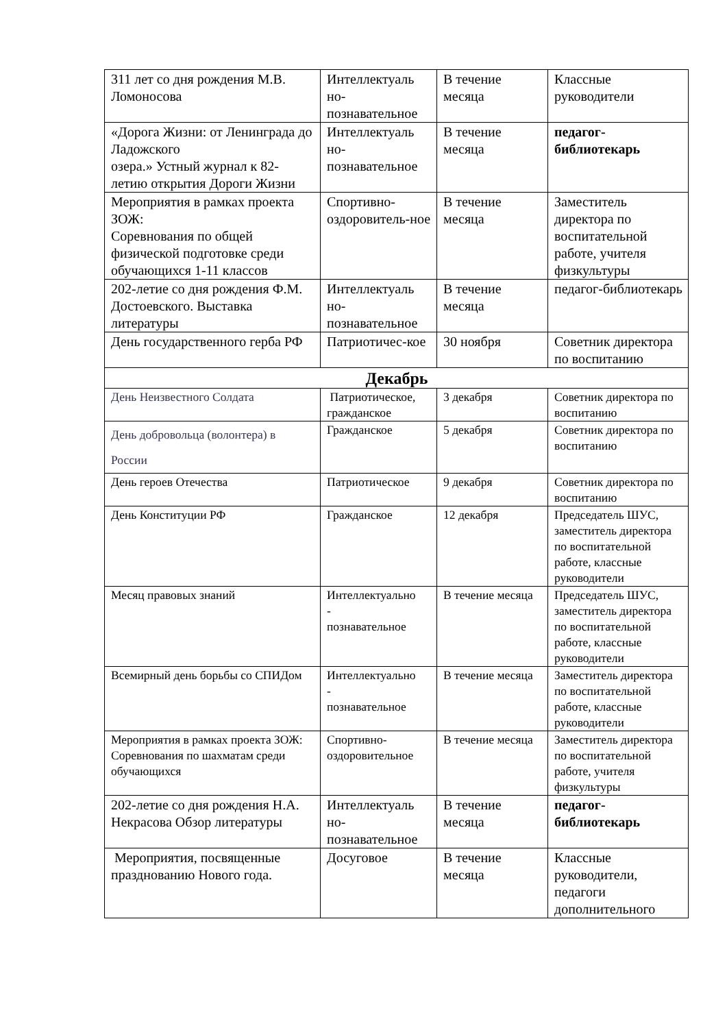| 311 лет со дня рождения М.В. Ломоносова | Интеллектуаль но- познавательное | В течение месяца | Классные руководители |
| «Дорога Жизни: от Ленинграда до Ладожского озера.» Устный журнал к 82-летию открытия Дороги Жизни | Интеллектуаль но- познавательное | В течение месяца | педагог-библиотекарь |
| Мероприятия в рамках проекта ЗОЖ: Соревнования по общей физической подготовке среди обучающихся 1-11 классов | Спортивно-оздоровитель-ное | В течение месяца | Заместитель директора по воспитательной работе, учителя физкультуры |
| 202-летие со дня рождения Ф.М. Достоевского. Выставка литературы | Интеллектуаль но- познавательное | В течение месяца | педагог-библиотекарь |
| День государственного герба РФ | Патриотичес-кое | 30 ноября | Советник директора по воспитанию |
| Декабрь | | | |
| День Неизвестного Солдата | Патриотическое, гражданское | 3 декабря | Советник директора по воспитанию |
| День добровольца (волонтера) в России | Гражданское | 5 декабря | Советник директора по воспитанию |
| День героев Отечества | Патриотическое | 9 декабря | Советник директора по воспитанию |
| День Конституции РФ | Гражданское | 12 декабря | Председатель ШУС, заместитель директора по воспитательной работе, классные руководители |
| Месяц правовых знаний | Интеллектуально - познавательное | В течение месяца | Председатель ШУС, заместитель директора по воспитательной работе, классные руководители |
| Всемирный день борьбы со СПИДом | Интеллектуально - познавательное | В течение месяца | Заместитель директора по воспитательной работе, классные руководители |
| Мероприятия в рамках проекта ЗОЖ: Соревнования по шахматам среди обучающихся | Спортивно-оздоровительное | В течение месяца | Заместитель директора по воспитательной работе, учителя физкультуры |
| 202-летие со дня рождения Н.А. Некрасова Обзор литературы | Интеллектуаль но- познавательное | В течение месяца | педагог-библиотекарь |
| Мероприятия, посвященные празднованию Нового года. | Досуговое | В течение месяца | Классные руководители, педагоги дополнительного |